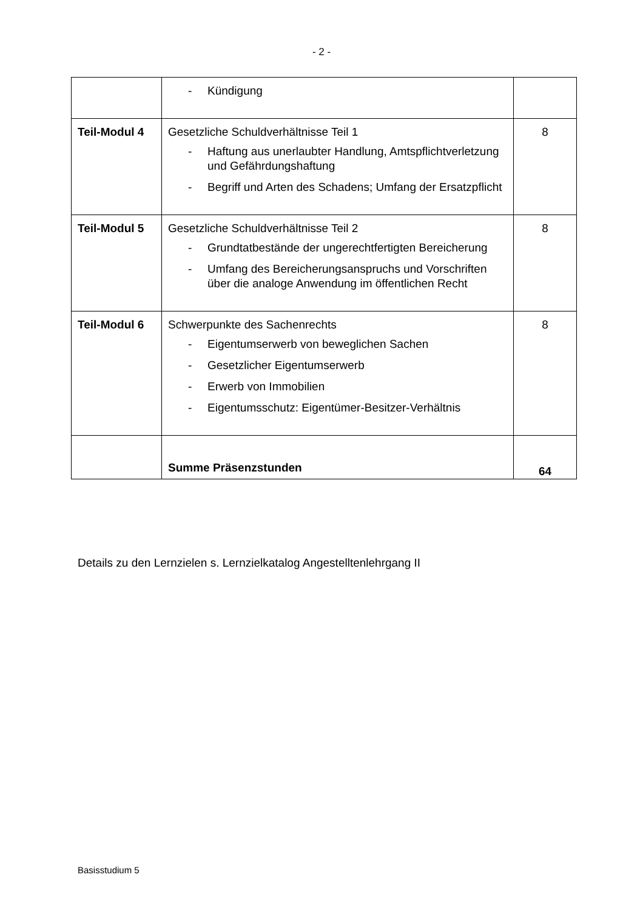- 2 -
| | - Kündigung | |
| Teil-Modul 4 | Gesetzliche Schuldverhältnisse Teil 1 - Haftung aus unerlaubter Handlung, Amtspflichtverletzung und Gefährdungshaftung - Begriff und Arten des Schadens; Umfang der Ersatzpflicht | 8 |
| Teil-Modul 5 | Gesetzliche Schuldverhältnisse Teil 2 - Grundtatbestände der ungerechtfertigten Bereicherung - Umfang des Bereicherungsanspruchs und Vorschriften über die analoge Anwendung im öffentlichen Recht | 8 |
| Teil-Modul 6 | Schwerpunkte des Sachenrechts - Eigentumserwerb von beweglichen Sachen - Gesetzlicher Eigentumserwerb - Erwerb von Immobilien - Eigentumsschutz: Eigentümer-Besitzer-Verhältnis | 8 |
| | Summe Präsenzstunden | 64 |
Details zu den Lernzielen s. Lernzielkatalog Angestelltenlehrgang II
Basisstudium 5